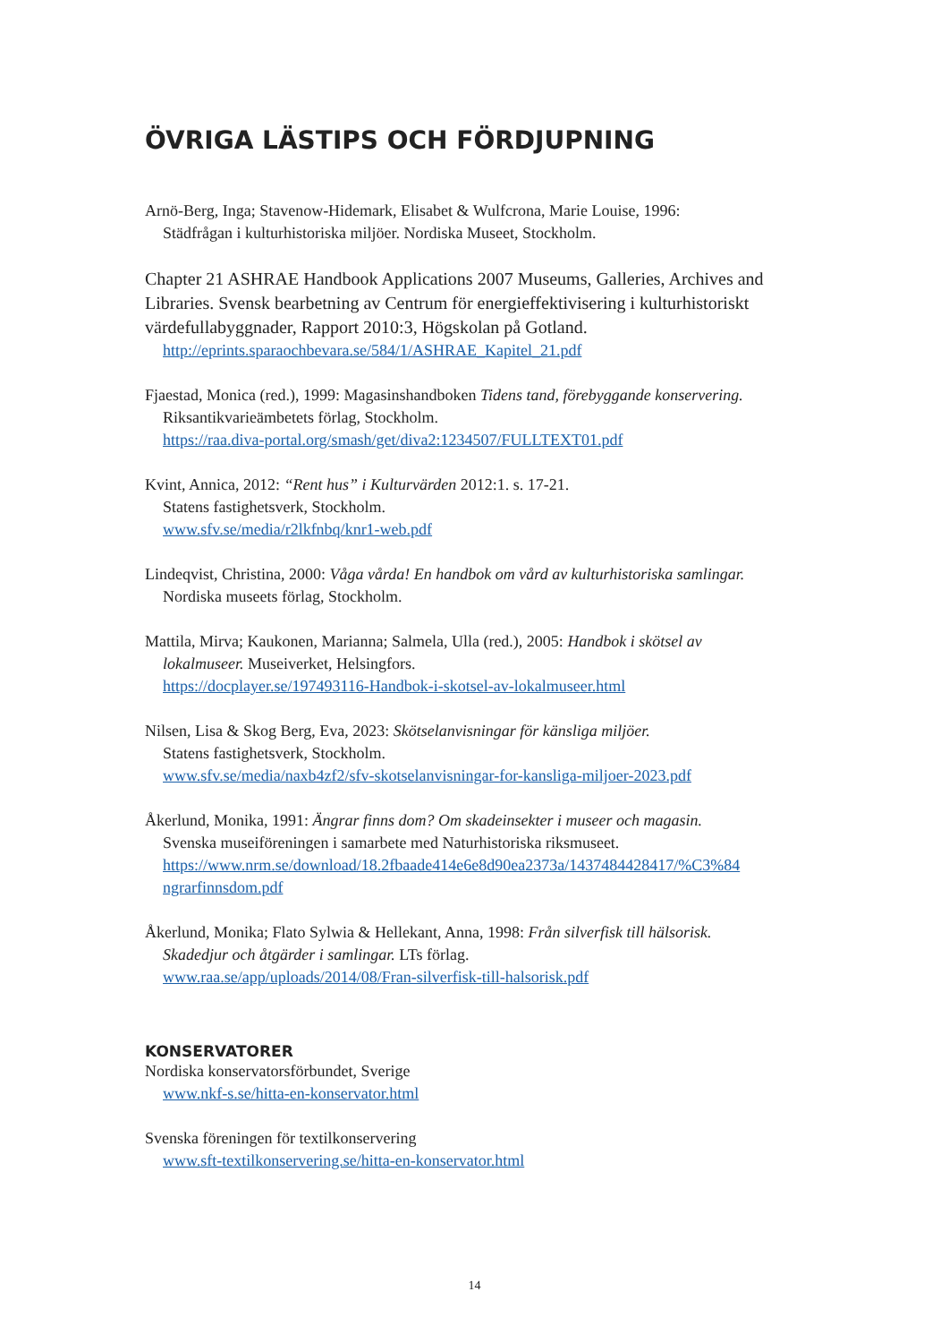ÖVRIGA LÄSTIPS OCH FÖRDJUPNING
Arnö-Berg, Inga; Stavenow-Hidemark, Elisabet & Wulfcrona, Marie Louise, 1996:
Städfrågan i kulturhistoriska miljöer. Nordiska Museet, Stockholm.
Chapter 21 ASHRAE Handbook Applications 2007 Museums, Galleries, Archives and Libraries. Svensk bearbetning av Centrum för energieffektivisering i kulturhistoriskt värdefullabyggnader, Rapport 2010:3, Högskolan på Gotland.
http://eprints.sparaochbevara.se/584/1/ASHRAE_Kapitel_21.pdf
Fjaestad, Monica (red.), 1999: Magasinshandboken Tidens tand, förebyggande konservering.
Riksantikvarieämbetets förlag, Stockholm.
https://raa.diva-portal.org/smash/get/diva2:1234507/FULLTEXT01.pdf
Kvint, Annica, 2012: “Rent hus” i Kulturvärden 2012:1. s. 17-21.
Statens fastighetsverk, Stockholm.
www.sfv.se/media/r2lkfnbq/knr1-web.pdf
Lindeqvist, Christina, 2000: Våga vårda! En handbok om vård av kulturhistoriska samlingar.
Nordiska museets förlag, Stockholm.
Mattila, Mirva; Kaukonen, Marianna; Salmela, Ulla (red.), 2005: Handbok i skötsel av
lokalmuseer. Museiverket, Helsingfors.
https://docplayer.se/197493116-Handbok-i-skotsel-av-lokalmuseer.html
Nilsen, Lisa & Skog Berg, Eva, 2023: Skötselanvisningar för känsliga miljöer.
Statens fastighetsverk, Stockholm.
www.sfv.se/media/naxb4zf2/sfv-skotselanvisningar-for-kansliga-miljoer-2023.pdf
Åkerlund, Monika, 1991: Ängrar finns dom? Om skadeinsekter i museer och magasin.
Svenska museiföreningen i samarbete med Naturhistoriska riksmuseet.
https://www.nrm.se/download/18.2fbaade414e6e8d90ea2373a/1437484428417/%C3%84 ngrarfinnsdom.pdf
Åkerlund, Monika; Flato Sylwia & Hellekant, Anna, 1998: Från silverfisk till hälsorisk.
Skadedjur och åtgärder i samlingar. LTs förlag.
www.raa.se/app/uploads/2014/08/Fran-silverfisk-till-halsorisk.pdf
KONSERVATORER
Nordiska konservatorsförbundet, Sverige
www.nkf-s.se/hitta-en-konservator.html
Svenska föreningen för textilkonservering
www.sft-textilkonservering.se/hitta-en-konservator.html
14